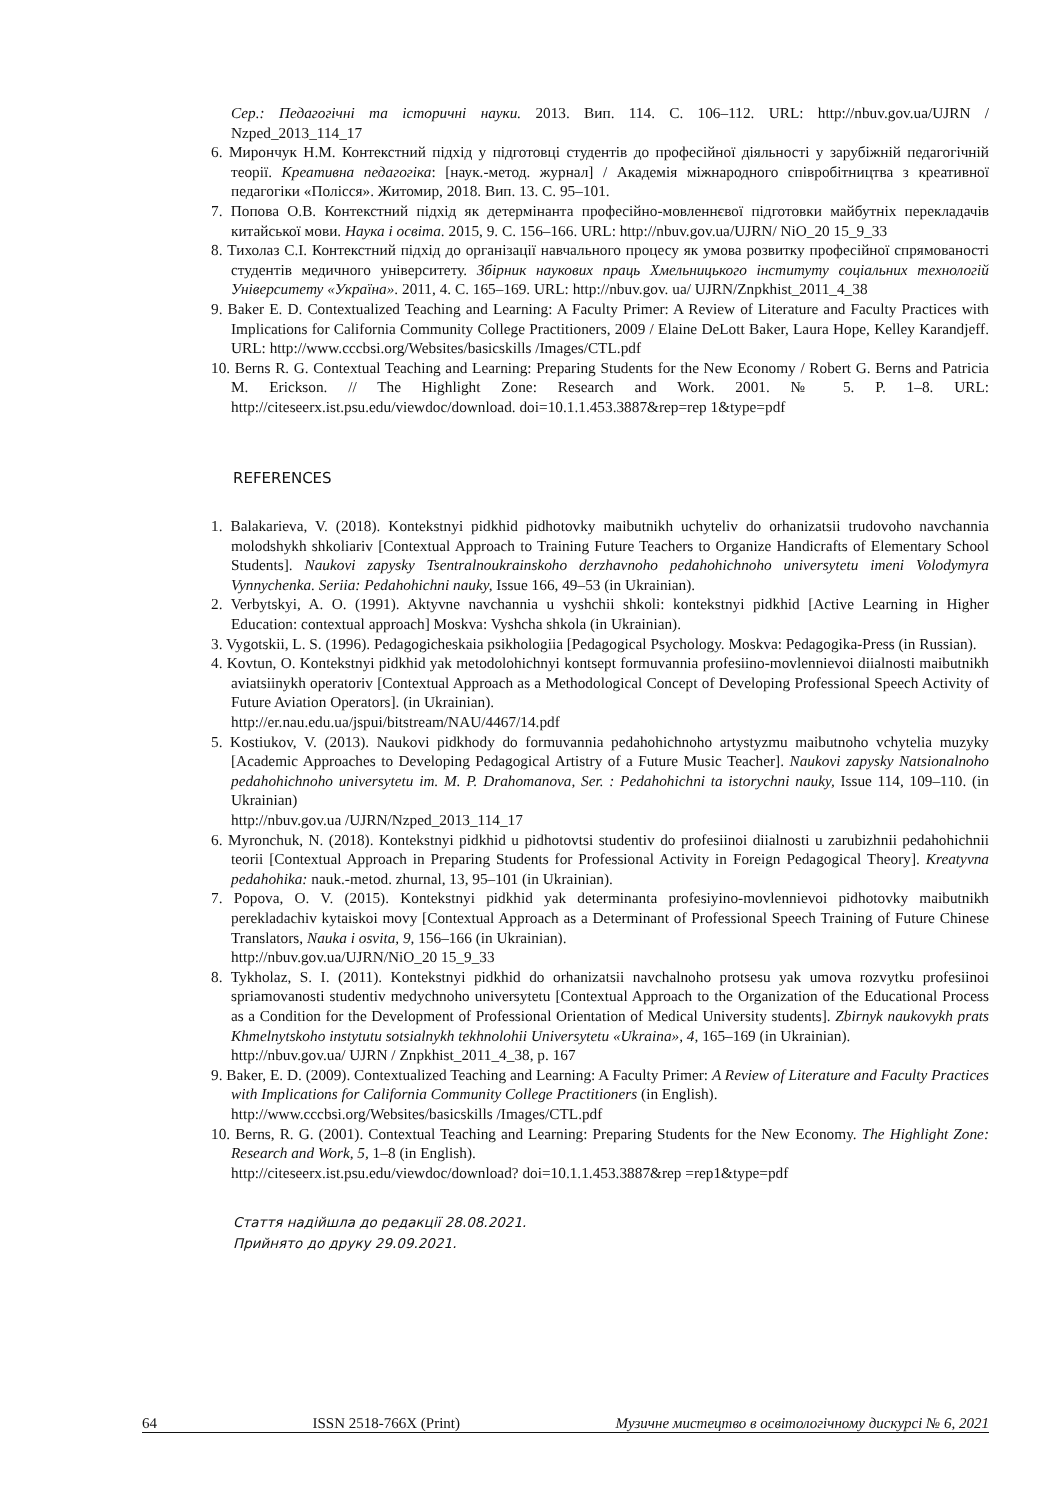Сер.: Педагогічні та історичні науки. 2013. Вип. 114. С. 106–112. URL: http://nbuv.gov.ua/UJRN / Nzped_2013_114_17
6. Мирончук Н.М. Контекстний підхід у підготовці студентів до професійної діяльності у зарубіжній педагогічній теорії. Креативна педагогіка: [наук.-метод. журнал] / Академія міжнародного співробітництва з креативної педагогіки «Полісся». Житомир, 2018. Вип. 13. С. 95–101.
7. Попова О.В. Контекстний підхід як детермінанта професійно-мовленнєвої підготовки майбутніх перекладачів китайської мови. Наука і освіта. 2015, 9. С. 156–166. URL: http://nbuv.gov.ua/UJRN/ NiO_20 15_9_33
8. Тихолаз С.І. Контекстний підхід до організації навчального процесу як умова розвитку професійної спрямованості студентів медичного університету. Збірник наукових праць Хмельницького інституту соціальних технологій Університету «Україна». 2011, 4. С. 165–169. URL: http://nbuv.gov. ua/ UJRN/Znpkhist_2011_4_38
9. Baker E. D. Contextualized Teaching and Learning: A Faculty Primer: A Review of Literature and Faculty Practices with Implications for California Community College Practitioners, 2009 / Elaine DeLott Baker, Laura Hope, Kelley Karandjeff. URL: http://www.cccbsi.org/Websites/basicskills /Images/CTL.pdf
10. Berns R. G. Contextual Teaching and Learning: Preparing Students for the New Economy / Robert G. Berns and Patricia M. Erickson. // The Highlight Zone: Research and Work. 2001. № 5. P. 1–8. URL: http://citeseerx.ist.psu.edu/viewdoc/download. doi=10.1.1.453.3887&rep=rep 1&type=pdf
REFERENCES
1. Balakarieva, V. (2018). Kontekstnyi pidkhid pidhotovky maibutnikh uchyteliv do orhanizatsii trudovoho navchannia molodshykh shkoliariv [Contextual Approach to Training Future Teachers to Organize Handicrafts of Elementary School Students]. Naukovi zapysky Tsentralnoukrainskoho derzhavnoho pedahohichnoho universytetu imeni Volodymyra Vynnychenka. Seriia: Pedahohichni nauky, Issue 166, 49–53 (in Ukrainian).
2. Verbytskyi, A. O. (1991). Aktyvne navchannia u vyshchii shkoli: kontekstnyi pidkhid [Active Learning in Higher Education: contextual approach] Moskva: Vyshcha shkola (in Ukrainian).
3. Vygotskii, L. S. (1996). Pedagogicheskaia psikhologiia [Pedagogical Psychology. Moskva: Pedagogika-Press (in Russian).
4. Kovtun, O. Kontekstnyi pidkhid yak metodolohichnyi kontsept formuvannia profesiino-movlennievoi diialnosti maibutnikh aviatsiinykh operatoriv [Contextual Approach as a Methodological Concept of Developing Professional Speech Activity of Future Aviation Operators]. (in Ukrainian).
http://er.nau.edu.ua/jspui/bitstream/NAU/4467/14.pdf
5. Kostiukov, V. (2013). Naukovi pidkhody do formuvannia pedahohichnoho artystyzmu maibutnoho vchytelia muzyky [Academic Approaches to Developing Pedagogical Artistry of a Future Music Teacher]. Naukovi zapysky Natsionalnoho pedahohichnoho universytetu im. M. P. Drahomanova, Ser. : Pedahohichni ta istorychni nauky, Issue 114, 109–110. (in Ukrainian)
http://nbuv.gov.ua /UJRN/Nzped_2013_114_17
6. Myronchuk, N. (2018). Kontekstnyi pidkhid u pidhotovtsi studentiv do profesiinoi diialnosti u zarubizhnii pedahohichnii teorii [Contextual Approach in Preparing Students for Professional Activity in Foreign Pedagogical Theory]. Kreatyvna pedahohika: nauk.-metod. zhurnal, 13, 95–101 (in Ukrainian).
7. Popova, O. V. (2015). Kontekstnyi pidkhid yak determinanta profesiyino-movlennievoi pidhotovky maibutnikh perekladachiv kytaiskoi movy [Contextual Approach as a Determinant of Professional Speech Training of Future Chinese Translators, Nauka i osvita, 9, 156–166 (in Ukrainian).
http://nbuv.gov.ua/UJRN/NiO_20 15_9_33
8. Tykholaz, S. I. (2011). Kontekstnyi pidkhid do orhanizatsii navchalnoho protsesu yak umova rozvytku profesiinoi spriamovanosti studentiv medychnoho universytetu [Contextual Approach to the Organization of the Educational Process as a Condition for the Development of Professional Orientation of Medical University students]. Zbirnyk naukovykh prats Khmelnytskoho instytutu sotsialnykh tekhnolohii Universytetu «Ukraina», 4, 165–169 (in Ukrainian).
http://nbuv.gov.ua/ UJRN / Znpkhist_2011_4_38, p. 167
9. Baker, E. D. (2009). Contextualized Teaching and Learning: A Faculty Primer: A Review of Literature and Faculty Practices with Implications for California Community College Practitioners (in English).
http://www.cccbsi.org/Websites/basicskills /Images/CTL.pdf
10. Berns, R. G. (2001). Contextual Teaching and Learning: Preparing Students for the New Economy. The Highlight Zone: Research and Work, 5, 1–8 (in English).
http://citeseerx.ist.psu.edu/viewdoc/download? doi=10.1.1.453.3887&rep =rep1&type=pdf
Стаття надійшла до редакції 28.08.2021.
Прийнято до друку 29.09.2021.
64 ISSN 2518-766X (Print) Музичне мистецтво в освітологічному дискурсі № 6, 2021